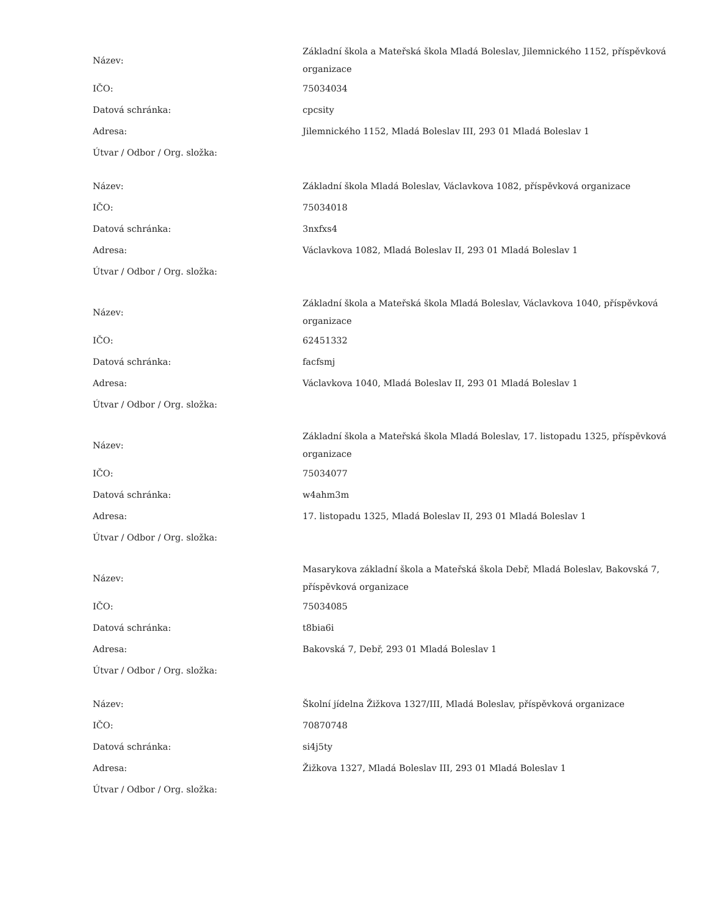| Název: | Základní škola a Mateřská škola Mladá Boleslav, Jilemnického 1152, příspěvková organizace |
| IČO: | 75034034 |
| Datová schránka: | cpcsity |
| Adresa: | Jilemnického 1152, Mladá Boleslav III, 293 01 Mladá Boleslav 1 |
| Útvar / Odbor / Org. složka: | |
| Název: | Základní škola Mladá Boleslav, Václavkova 1082, příspěvková organizace |
| IČO: | 75034018 |
| Datová schránka: | 3nxfxs4 |
| Adresa: | Václavkova 1082, Mladá Boleslav II, 293 01 Mladá Boleslav 1 |
| Útvar / Odbor / Org. složka: | |
| Název: | Základní škola a Mateřská škola Mladá Boleslav, Václavkova 1040, příspěvková organizace |
| IČO: | 62451332 |
| Datová schránka: | facfsmj |
| Adresa: | Václavkova 1040, Mladá Boleslav II, 293 01 Mladá Boleslav 1 |
| Útvar / Odbor / Org. složka: | |
| Název: | Základní škola a Mateřská škola Mladá Boleslav, 17. listopadu 1325, příspěvková organizace |
| IČO: | 75034077 |
| Datová schránka: | w4ahm3m |
| Adresa: | 17. listopadu 1325, Mladá Boleslav II, 293 01 Mladá Boleslav 1 |
| Útvar / Odbor / Org. složka: | |
| Název: | Masarykova základní škola a Mateřská škola Debř, Mladá Boleslav, Bakovská 7, příspěvková organizace |
| IČO: | 75034085 |
| Datová schránka: | t8bia6i |
| Adresa: | Bakovská 7, Debř, 293 01 Mladá Boleslav 1 |
| Útvar / Odbor / Org. složka: | |
| Název: | Školní jídelna Žižkova 1327/III, Mladá Boleslav, příspěvková organizace |
| IČO: | 70870748 |
| Datová schránka: | si4j5ty |
| Adresa: | Žižkova 1327, Mladá Boleslav III, 293 01 Mladá Boleslav 1 |
| Útvar / Odbor / Org. složka: | |